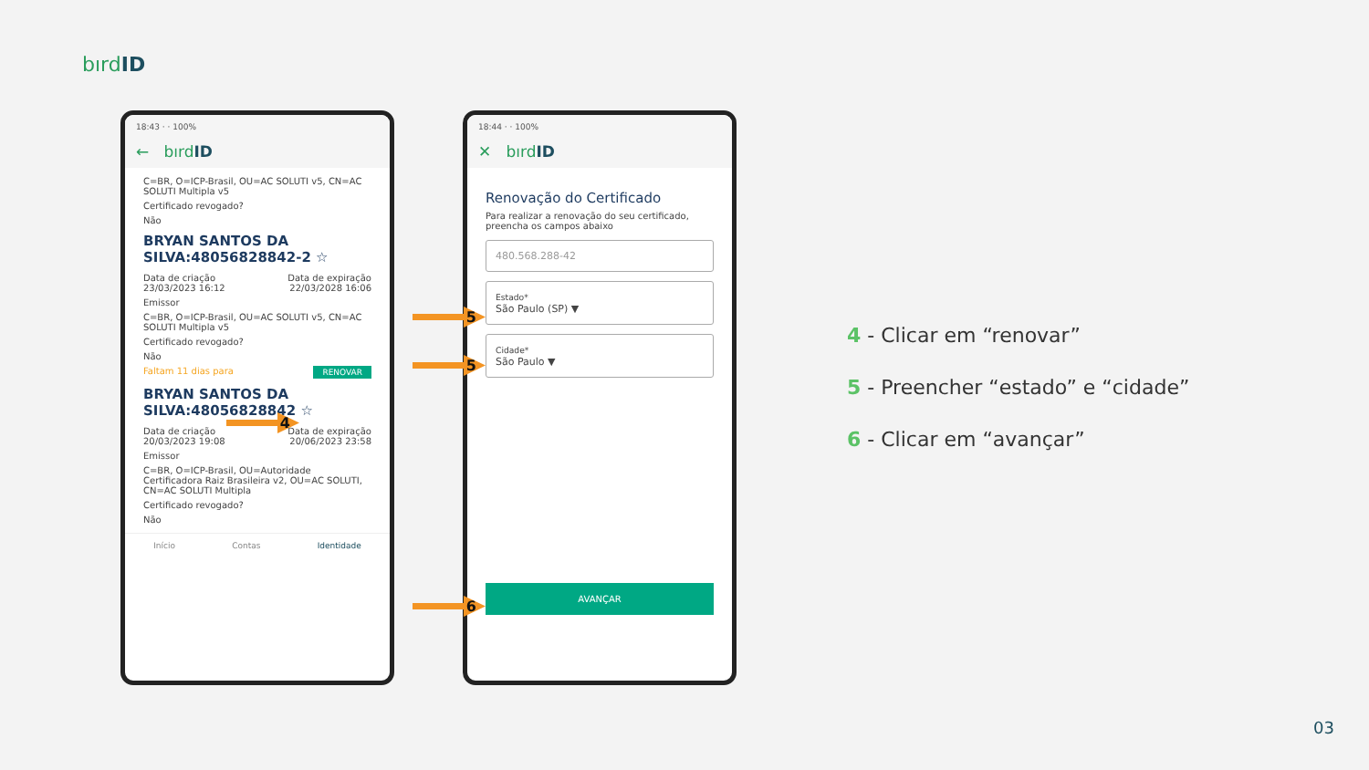bırdID
18:43 · · 100%
← bırdID
C=BR, O=ICP-Brasil, OU=AC SOLUTI v5, CN=AC SOLUTI Multipla v5
Certificado revogado?
Não
BRYAN SANTOS DA SILVA:48056828842-2 ☆
Data de criação Data de expiração
23/03/2023 16:12 22/03/2028 16:06
Emissor
C=BR, O=ICP-Brasil, OU=AC SOLUTI v5, CN=AC SOLUTI Multipla v5
Certificado revogado?
Não
Faltam 11 dias para RENOVAR
BRYAN SANTOS DA SILVA:48056828842 ☆
Data de criação Data de expiração
20/03/2023 19:08 20/06/2023 23:58
Emissor
C=BR, O=ICP-Brasil, OU=Autoridade Certificadora Raiz Brasileira v2, OU=AC SOLUTI, CN=AC SOLUTI Multipla
Certificado revogado?
Não
Início Contas Identidade
4
18:44 · · 100%
✕ bırdID
Renovação do Certificado
Para realizar a renovação do seu certificado, preencha os campos abaixo
480.568.288-42
Estado*
São Paulo (SP) ▼
Cidade*
São Paulo ▼
AVANÇAR
5
5
6
4 - Clicar em “renovar”
5 - Preencher “estado” e “cidade”
6 - Clicar em “avançar”
03